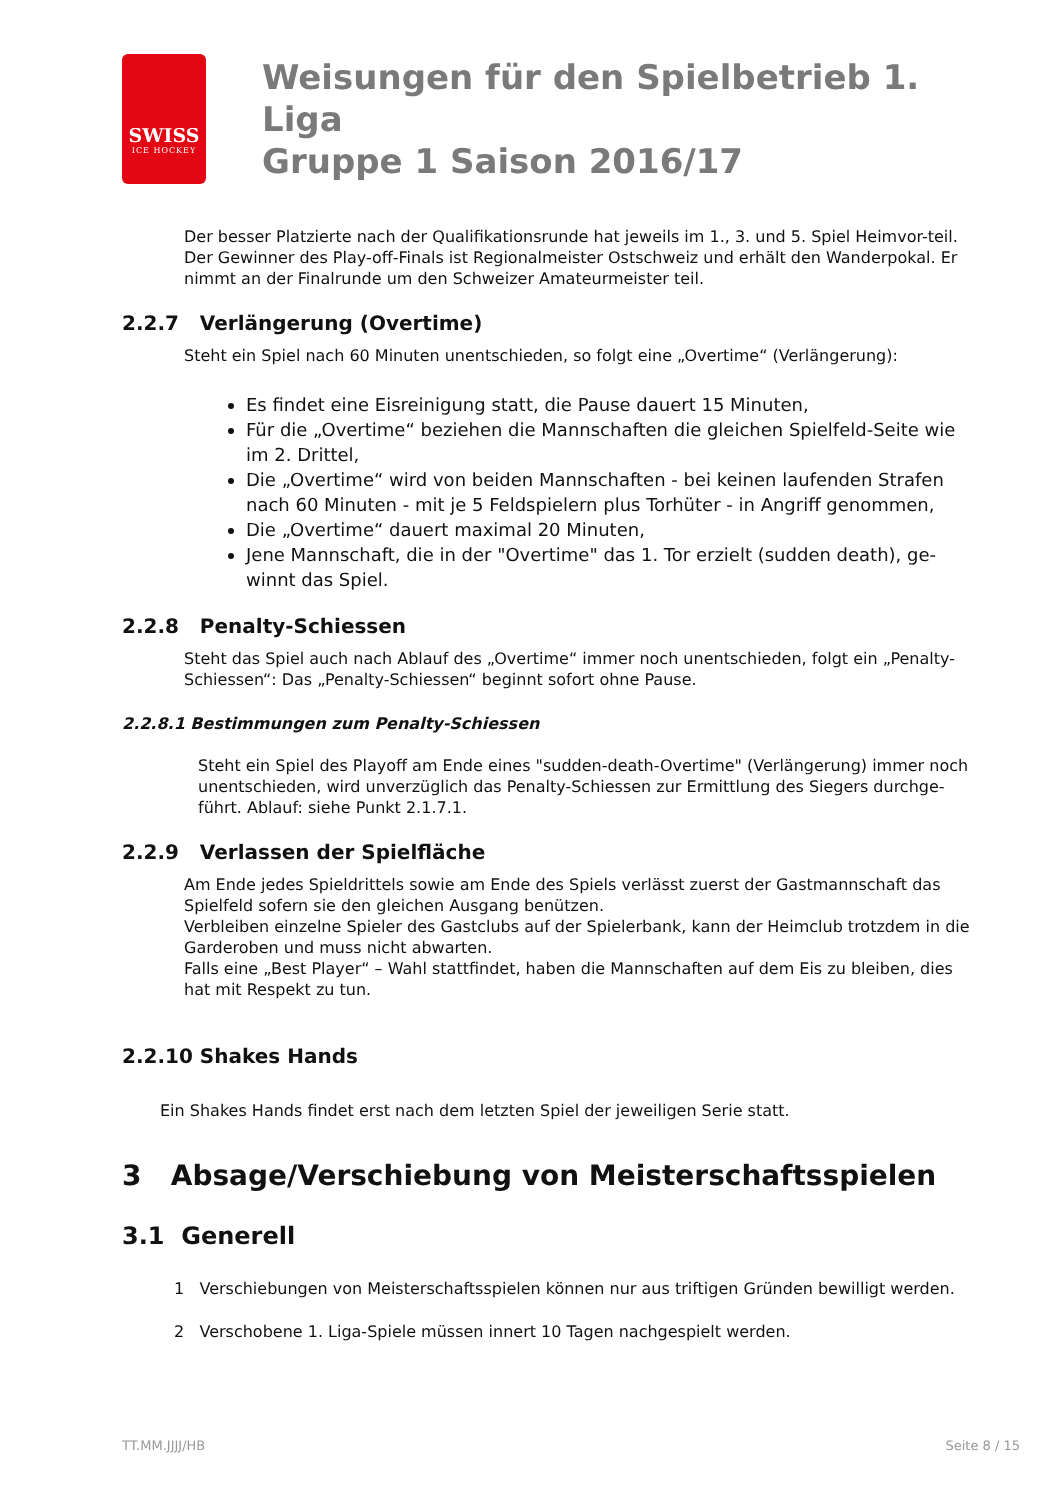SWISS
ICE HOCKEY
Weisungen für den Spielbetrieb 1. Liga
Gruppe 1 Saison 2016/17
Der besser Platzierte nach der Qualifikationsrunde hat jeweils im 1., 3. und 5. Spiel Heimvor-teil.
Der Gewinner des Play-off-Finals ist Regionalmeister Ostschweiz und erhält den Wanderpokal. Er nimmt an der Finalrunde um den Schweizer Amateurmeister teil.
2.2.7 Verlängerung (Overtime)
Steht ein Spiel nach 60 Minuten unentschieden, so folgt eine „Overtime“ (Verlängerung):
Es findet eine Eisreinigung statt, die Pause dauert 15 Minuten,
Für die „Overtime“ beziehen die Mannschaften die gleichen Spielfeld-Seite wie im 2. Drittel,
Die „Overtime“ wird von beiden Mannschaften - bei keinen laufenden Strafen nach 60 Minuten - mit je 5 Feldspielern plus Torhüter - in Angriff genommen,
Die „Overtime“ dauert maximal 20 Minuten,
Jene Mannschaft, die in der "Overtime" das 1. Tor erzielt (sudden death), ge-winnt das Spiel.
2.2.8 Penalty-Schiessen
Steht das Spiel auch nach Ablauf des „Overtime“ immer noch unentschieden, folgt ein „Penalty-Schiessen“: Das „Penalty-Schiessen“ beginnt sofort ohne Pause.
2.2.8.1 Bestimmungen zum Penalty-Schiessen
Steht ein Spiel des Playoff am Ende eines "sudden-death-Overtime" (Verlängerung) immer noch unentschieden, wird unverzüglich das Penalty-Schiessen zur Ermittlung des Siegers durchge-führt. Ablauf: siehe Punkt 2.1.7.1.
2.2.9 Verlassen der Spielfläche
Am Ende jedes Spieldrittels sowie am Ende des Spiels verlässt zuerst der Gastmannschaft das Spielfeld sofern sie den gleichen Ausgang benützen.
Verbleiben einzelne Spieler des Gastclubs auf der Spielerbank, kann der Heimclub trotzdem in die Garderoben und muss nicht abwarten.
Falls eine „Best Player“ – Wahl stattfindet, haben die Mannschaften auf dem Eis zu bleiben, dies hat mit Respekt zu tun.
2.2.10 Shakes Hands
Ein Shakes Hands findet erst nach dem letzten Spiel der jeweiligen Serie statt.
3 Absage/Verschiebung von Meisterschaftsspielen
3.1 Generell
1 Verschiebungen von Meisterschaftsspielen können nur aus triftigen Gründen bewilligt werden.
2 Verschobene 1. Liga-Spiele müssen innert 10 Tagen nachgespielt werden.
TT.MM.JJJJ/HB Seite 8 / 15